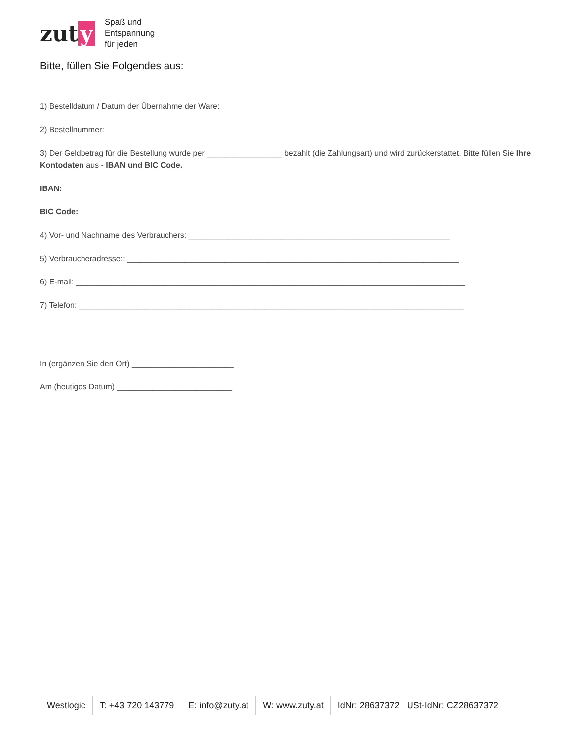zut y
Spaß und
Entspannung
für jeden
Bitte, füllen Sie Folgendes aus:
1) Bestelldatum / Datum der Übernahme der Ware:
2) Bestellnummer:
3) Der Geldbetrag für die Bestellung wurde per _________________ bezahlt (die Zahlungsart) und wird zurückerstattet. Bitte füllen Sie Ihre Kontodaten aus - IBAN und BIC Code.
IBAN:
BIC Code:
4) Vor- und Nachname des Verbrauchers: ___________________________________________________________
5) Verbraucheradresse:: ___________________________________________________________________________
6) E-mail: ________________________________________________________________________________________
7) Telefon: _______________________________________________________________________________________
In (ergänzen Sie den Ort) _______________________
Am (heutiges Datum) __________________________
Westlogic T: +43 720 143779 E: info@zuty.at W: www.zuty.at IdNr: 28637372 USt-IdNr: CZ28637372